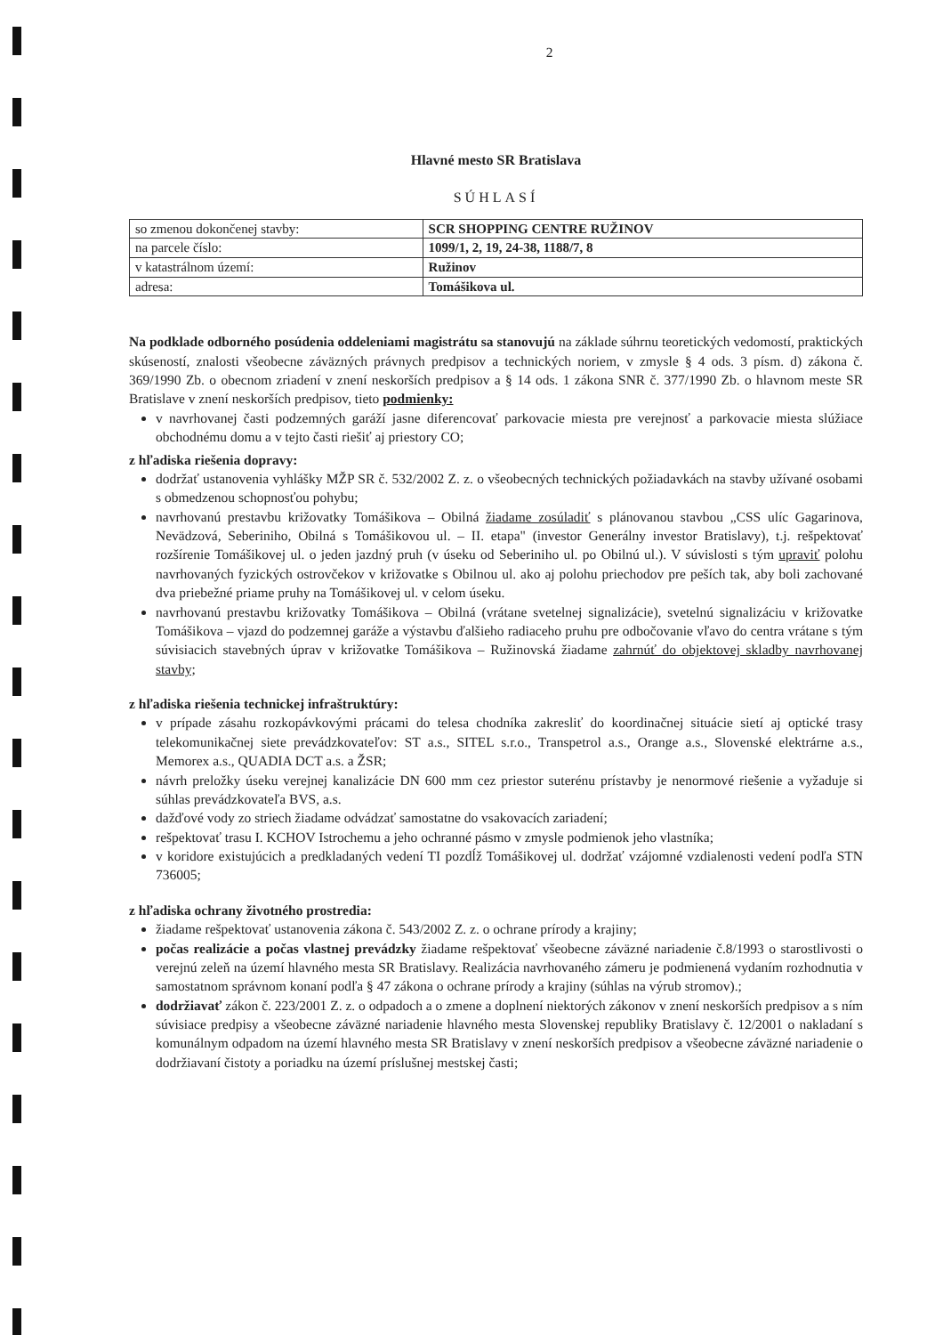2
Hlavné mesto SR Bratislava
SÚHLASÍ
| so zmenou dokončenej stavby: | SCR SHOPPING CENTRE RUŽINOV |
| na parcele číslo: | 1099/1, 2, 19, 24-38, 1188/7, 8 |
| v katastrálnom území: | Ružinov |
| adresa: | Tomášikova ul. |
Na podklade odborného posúdenia oddeleniami magistrátu sa stanovujú na základe súhrnu teoretických vedomostí, praktických skúseností, znalosti všeobecne záväzných právnych predpisov a technických noriem, v zmysle § 4 ods. 3 písm. d) zákona č. 369/1990 Zb. o obecnom zriadení v znení neskorších predpisov a § 14 ods. 1 zákona SNR č. 377/1990 Zb. o hlavnom meste SR Bratislave v znení neskorších predpisov, tieto podmienky:
v navrhovanej časti podzemných garáží jasne diferencovať parkovacie miesta pre verejnosť a parkovacie miesta slúžiace obchodnému domu a v tejto časti riešiť aj priestory CO;
z hľadiska riešenia dopravy:
dodržať ustanovenia vyhlášky MŽP SR č. 532/2002 Z. z. o všeobecných technických požiadavkách na stavby užívané osobami s obmedzenou schopnosťou pohybu;
navrhovanú prestavbu križovatky Tomášikova – Obilná žiadame zosúladiť s plánovanou stavbou „CSS ulíc Gagarinova, Nevädzová, Seberiniho, Obilná s Tomášikovou ul. – II. etapa" (investor Generálny investor Bratislavy), t.j. rešpektovať rozšírenie Tomášikovej ul. o jeden jazdný pruh (v úseku od Seberiniho ul. po Obilnú ul.). V súvislosti s tým upraviť polohu navrhovaných fyzických ostrovčekov v križovatke s Obilnou ul. ako aj polohu priechodov pre peších tak, aby boli zachované dva priebežné priame pruhy na Tomášikovej ul. v celom úseku.
navrhovanú prestavbu križovatky Tomášikova – Obilná (vrátane svetelnej signalizácie), svetelnú signalizáciu v križovatke Tomášikova – vjazd do podzemnej garáže a výstavbu ďalšieho radiaceho pruhu pre odbočovanie vľavo do centra vrátane s tým súvisiacich stavebných úprav v križovatke Tomášikova – Ružinovská žiadame zahrnúť do objektovej skladby navrhovanej stavby;
z hľadiska riešenia technickej infraštruktúry:
v prípade zásahu rozkopávkovými prácami do telesa chodníka zakresliť do koordinačnej situácie sietí aj optické trasy telekomunikačnej siete prevádzkovateľov: ST a.s., SITEL s.r.o., Transpetrol a.s., Orange a.s., Slovenské elektrárne a.s., Memorex a.s., QUADIA DCT a.s. a ŽSR;
návrh preložky úseku verejnej kanalizácie DN 600 mm cez priestor suterénu prístavby je nenormové riešenie a vyžaduje si súhlas prevádzkovateľa BVS, a.s.
dažďové vody zo striech žiadame odvádzať samostatne do vsakovacích zariadení;
rešpektovať trasu I. KCHOV Istrochemu a jeho ochranné pásmo v zmysle podmienok jeho vlastníka;
v koridore existujúcich a predkladaných vedení TI pozdĺž Tomášikovej ul. dodržať vzájomné vzdialenosti vedení podľa STN 736005;
z hľadiska ochrany životného prostredia:
žiadame rešpektovať ustanovenia zákona č. 543/2002 Z. z. o ochrane prírody a krajiny;
počas realizácie a počas vlastnej prevádzky žiadame rešpektovať všeobecne záväzné nariadenie č.8/1993 o starostlivosti o verejnú zeleň na území hlavného mesta SR Bratislavy. Realizácia navrhovaného zámeru je podmienená vydaním rozhodnutia v samostatnom správnom konaní podľa § 47 zákona o ochrane prírody a krajiny (súhlas na výrub stromov).;
dodržiavať zákon č. 223/2001 Z. z. o odpadoch a o zmene a doplnení niektorých zákonov v znení neskorších predpisov a s ním súvisiace predpisy a všeobecne záväzné nariadenie hlavného mesta Slovenskej republiky Bratislavy č. 12/2001 o nakladaní s komunálnym odpadom na území hlavného mesta SR Bratislavy v znení neskorších predpisov a všeobecne záväzné nariadenie o dodržiavaní čistoty a poriadku na území príslušnej mestskej časti;